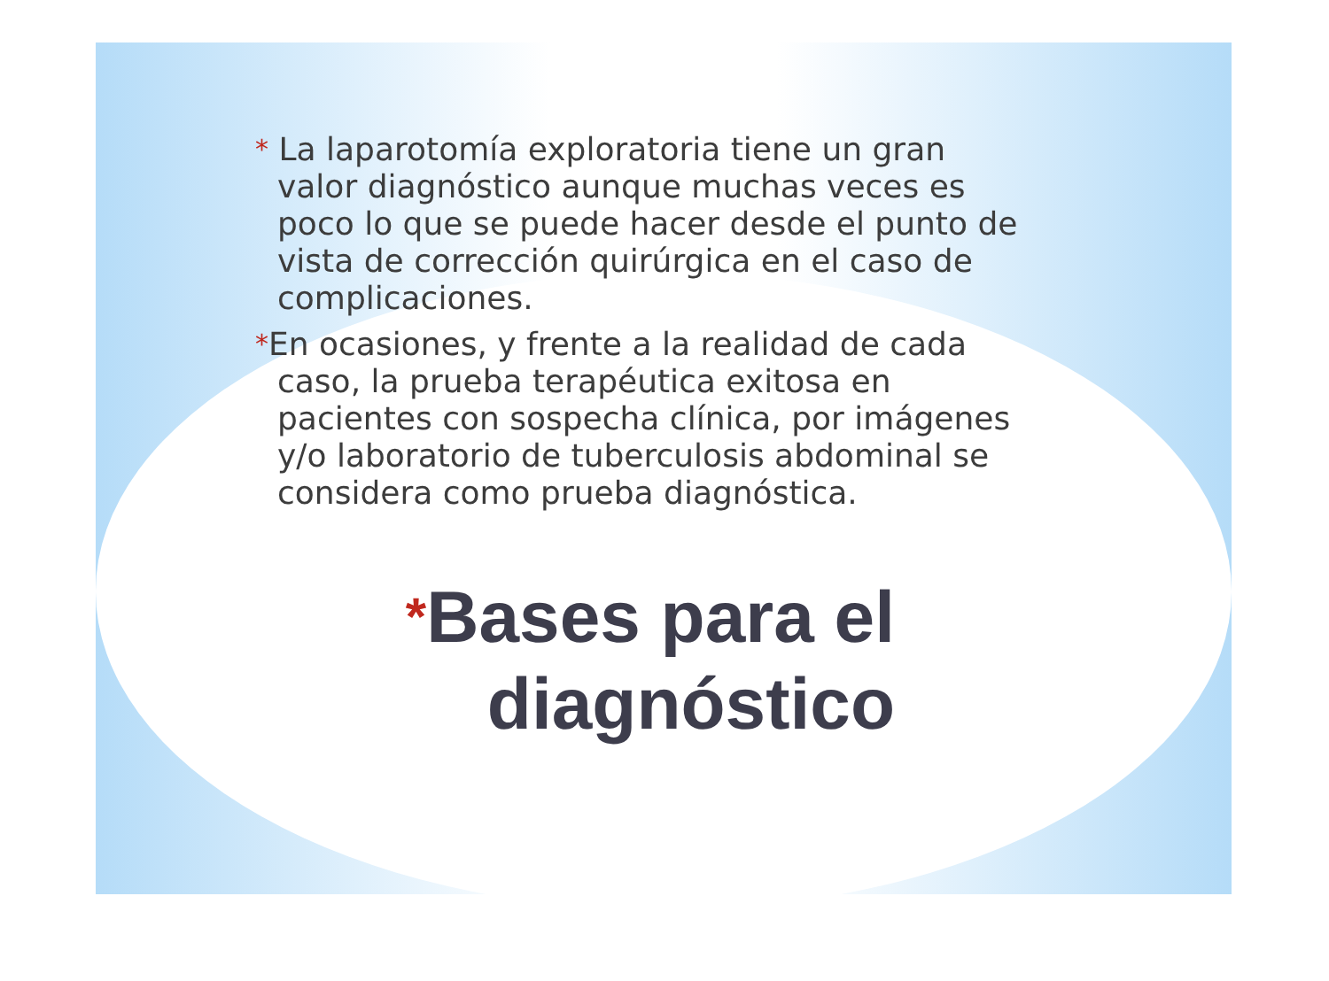* La laparotomía exploratoria tiene un gran valor diagnóstico aunque muchas veces es poco lo que se puede hacer desde el punto de vista de corrección quirúrgica en el caso de complicaciones.
*En ocasiones, y frente a la realidad de cada caso, la prueba terapéutica exitosa en pacientes con sospecha clínica, por imágenes y/o laboratorio de tuberculosis abdominal se considera como prueba diagnóstica.
*Bases para el
diagnóstico